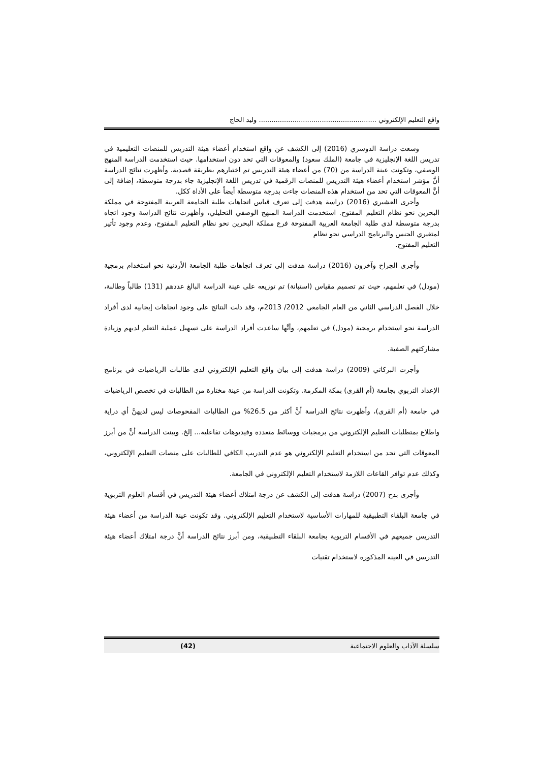واقع التعليم الإلكتروني ........................................................ وليد الحاج
وسعت دراسة الدوسري (2016) إلى الكشف عن واقع استخدام أعضاء هيئة التدريس للمنصات التعليمية في تدريس اللغة الإنجليزية في جامعة (الملك سعود) والمعوقات التي تحد دون استخدامها. حيث استخدمت الدراسة المنهج الوصفي، وتكونت عينة الدراسة من (70) من أعضاء هيئة التدريس تم اختيارهم بطريقة قصدية، وأظهرت نتائج الدراسة أنَّ مؤشر استخدام أعضاء هيئة التدريس للمنصات الرقمية في تدريس اللغة الإنجليزية جاء بدرجة متوسطة، إضافة إلى أنَّ المعوقات التي تحد من استخدام هذه المنصات جاءت بدرجة متوسطة أيضاً على الأداة ككل.
وأجرى العشيري (2016) دراسة هدفت إلى تعرف قياس اتجاهات طلبة الجامعة العربية المفتوحة في مملكة البحرين نحو نظام التعليم المفتوح. استخدمت الدراسة المنهج الوصفي التحليلي، وأظهرت نتائج الدراسة وجود اتجاه بدرجة متوسطة لدى طلبة الجامعة العربية المفتوحة فرع مملكة البحرين نحو نظام التعليم المفتوح، وعدم وجود تأثير لمتغيري الجنس والبرنامج الدراسي نحو نظام
التعليم المفتوح.
وأجرى الجراح وآخرون (2016) دراسة هدفت إلى تعرف اتجاهات طلبة الجامعة الأردنية نحو استخدام برمجية (مودل) في تعلمهم، حيث تم تصميم مقياس (استبانة) تم توزيعه على عينة الدراسة البالغ عددهم (131) طالباً وطالبة، خلال الفصل الدراسي الثاني من العام الجامعي 2012/ 2013م، وقد دلت النتائج على وجود اتجاهات إيجابية لدى أفراد الدراسة نحو استخدام برمجية (مودل) في تعلمهم، وأنَّها ساعدت أفراد الدراسة على تسهيل عملية التعلم لديهم وزيادة مشاركتهم الصفية.
وأجرت البركاتي (2009) دراسة هدفت إلى بيان واقع التعليم الإلكتروني لدى طالبات الرياضيات في برنامج الإعداد التربوي بجامعة (أم القرى) بمكة المكرمة. وتكونت الدراسة من عينة مختارة من الطالبات في تخصص الرياضيات في جامعة (أم القرى)، وأظهرت نتائج الدراسة أنَّ أكثر من 26.5% من الطالبات المفحوصات ليس لديهنَّ أي دراية واطلاع بمتطلبات التعليم الإلكتروني من برمجيات ووسائط متعددة وفيديوهات تفاعلية... إلخ. وبينت الدراسة أنَّ من أبرز المعوقات التي تحد من استخدام التعليم الإلكتروني هو عدم التدريب الكافي للطالبات على منصات التعليم الإلكتروني، وكذلك عدم توافر القاعات اللازمة لاستخدام التعليم الإلكتروني في الجامعة.
وأجرى بدح (2007) دراسة هدفت إلى الكشف عن درجة امتلاك أعضاء هيئة التدريس في أقسام العلوم التربوية في جامعة البلقاء التطبيقية للمهارات الأساسية لاستخدام التعليم الإلكتروني. وقد تكونت عينة الدراسة من أعضاء هيئة التدريس جميعهم في الأقسام التربوية بجامعة البلقاء التطبيقية، ومن أبرز نتائج الدراسة أنَّ درجة امتلاك أعضاء هيئة التدريس في العينة المذكورة لاستخدام تقنيات
سلسلة الآداب والعلوم الاجتماعية (42)